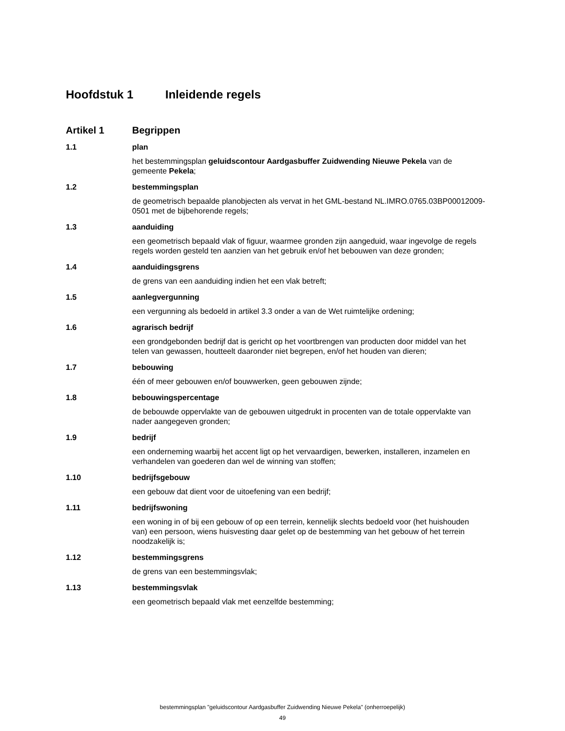Hoofdstuk 1 Inleidende regels
Artikel 1 Begrippen
1.1 plan
het bestemmingsplan geluidscontour Aardgasbuffer Zuidwending Nieuwe Pekela van de gemeente Pekela;
1.2 bestemmingsplan
de geometrisch bepaalde planobjecten als vervat in het GML-bestand NL.IMRO.0765.03BP00012009-0501 met de bijbehorende regels;
1.3 aanduiding
een geometrisch bepaald vlak of figuur, waarmee gronden zijn aangeduid, waar ingevolge de regels regels worden gesteld ten aanzien van het gebruik en/of het bebouwen van deze gronden;
1.4 aanduidingsgrens
de grens van een aanduiding indien het een vlak betreft;
1.5 aanlegvergunning
een vergunning als bedoeld in artikel 3.3 onder a van de Wet ruimtelijke ordening;
1.6 agrarisch bedrijf
een grondgebonden bedrijf dat is gericht op het voortbrengen van producten door middel van het telen van gewassen, houtteelt daaronder niet begrepen, en/of het houden van dieren;
1.7 bebouwing
één of meer gebouwen en/of bouwwerken, geen gebouwen zijnde;
1.8 bebouwingspercentage
de bebouwde oppervlakte van de gebouwen uitgedrukt in procenten van de totale oppervlakte van nader aangegeven gronden;
1.9 bedrijf
een onderneming waarbij het accent ligt op het vervaardigen, bewerken, installeren, inzamelen en verhandelen van goederen dan wel de winning van stoffen;
1.10 bedrijfsgebouw
een gebouw dat dient voor de uitoefening van een bedrijf;
1.11 bedrijfswoning
een woning in of bij een gebouw of op een terrein, kennelijk slechts bedoeld voor (het huishouden van) een persoon, wiens huisvesting daar gelet op de bestemming van het gebouw of het terrein noodzakelijk is;
1.12 bestemmingsgrens
de grens van een bestemmingsvlak;
1.13 bestemmingsvlak
een geometrisch bepaald vlak met eenzelfde bestemming;
bestemmingsplan "geluidscontour Aardgasbuffer Zuidwending Nieuwe Pekela" (onherroepelijk)
49